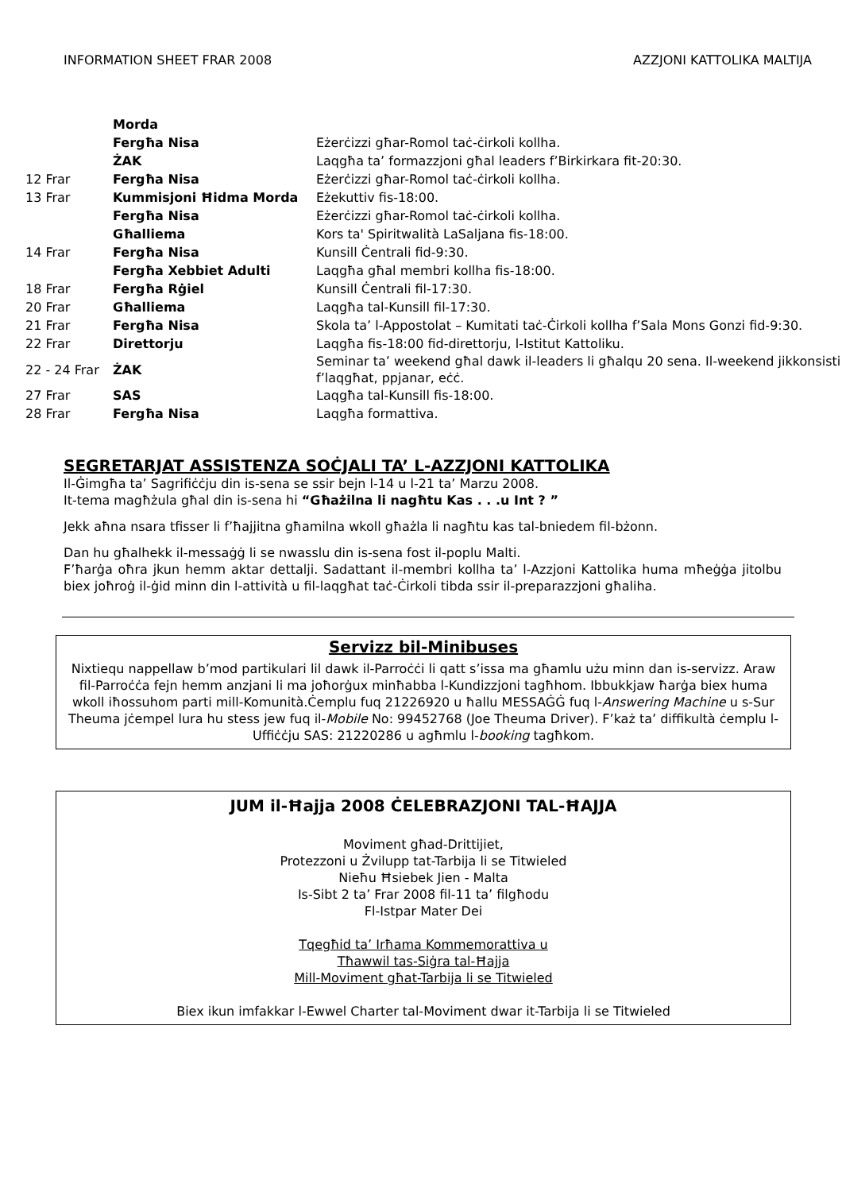INFORMATION SHEET FRAR 2008 AZZJONI KATTOLIKA MALTIJA
| | Morda | |
| | Fergħa Nisa | Eżerċizzi għar-Romol taċ-ċirkoli kollha. |
| | ŻAK | Laqgħa ta’ formazzjoni għal leaders f’Birkirkara fit-20:30. |
| 12 Frar | Fergħa Nisa | Eżerċizzi għar-Romol taċ-ċirkoli kollha. |
| 13 Frar | Kummisjoni Ħidma Morda | Eżekuttiv fis-18:00. |
| | Fergħa Nisa | Eżerċizzi għar-Romol taċ-ċirkoli kollha. |
| | Għalliema | Kors ta' Spiritwalità LaSaljana fis-18:00. |
| 14 Frar | Fergħa Nisa | Kunsill Ċentrali fid-9:30. |
| | Fergħa Xebbiet Adulti | Laqgħa għal membri kollha fis-18:00. |
| 18 Frar | Fergħa Rġiel | Kunsill Ċentrali fil-17:30. |
| 20 Frar | Għalliema | Laqgħa tal-Kunsill fil-17:30. |
| 21 Frar | Fergħa Nisa | Skola ta’ l-Appostolat – Kumitati taċ-Ċirkoli kollha f’Sala Mons Gonzi fid-9:30. |
| 22 Frar | Direttorju | Laqgħa fis-18:00 fid-direttorju, l-Istitut Kattoliku. |
| 22 - 24 Frar | ŻAK | Seminar ta’ weekend għal dawk il-leaders li għalqu 20 sena. Il-weekend jikkonsisti f’laqgħat, ppjanar, eċċ. |
| 27 Frar | SAS | Laqgħa tal-Kunsill fis-18:00. |
| 28 Frar | Fergħa Nisa | Laqgħa formattiva. |
SEGRETARJAT ASSISTENZA SOĊJALI TA’ L-AZZJONI KATTOLIKA
Il-Ġimgħa ta’ Sagrifiċċju din is-sena se ssir bejn l-14 u l-21 ta’ Marzu 2008.
It-tema magħżula għal din is-sena hi “Għażilna li nagħtu Kas . . .u Int ? ”
Jekk aħna nsara tfisser li f’ħajjitna għamilna wkoll għażla li nagħtu kas tal-bniedem fil-bżonn.
Dan hu għalhekk il-messaġġ li se nwasslu din is-sena fost il-poplu Malti.
F’ħarġa oħra jkun hemm aktar dettalji. Sadattant il-membri kollha ta’ l-Azzjoni Kattolika huma mħeġġa jitolbu biex joħroġ il-ġid minn din l-attività u fil-laqgħat taċ-Ċirkoli tibda ssir il-preparazzjoni għaliha.
Servizz bil-Minibuses
Nixtiequ nappellaw b’mod partikulari lil dawk il-Parroċċi li qatt s’issa ma għamlu użu minn dan is-servizz. Araw fil-Parroċċa fejn hemm anzjani li ma joħorġux minħabba l-Kundizzjoni tagħhom. Ibbukkjaw ħarġa biex huma wkoll iħossuhom parti mill-Komunità.Ċemplu fuq 21226920 u ħallu MESSAĠĠ fuq l-Answering Machine u s-Sur Theuma jċempel lura hu stess jew fuq il-Mobile No: 99452768 (Joe Theuma Driver). F’każ ta’ diffikultà ċemplu l-Uffiċċju SAS: 21220286 u agħmlu l-booking tagħkom.
JUM il-Ħajja 2008 ĊELEBRAZJONI TAL-ĦAJJA
Moviment għad-Drittijiet,
Protezzoni u Żvilupp tat-Tarbija li se Titwieled
Nieħu Ħsiebek Jien - Malta
Is-Sibt 2 ta’ Frar 2008 fil-11 ta’ filgħodu
Fl-Istpar Mater Dei
Tqegħid ta’ Irħama Kommemorattiva u
Tħawwil tas-Siġra tal-Ħajja
Mill-Moviment għat-Tarbija li se Titwieled
Biex ikun imfakkar l-Ewwel Charter tal-Moviment dwar it-Tarbija li se Titwieled